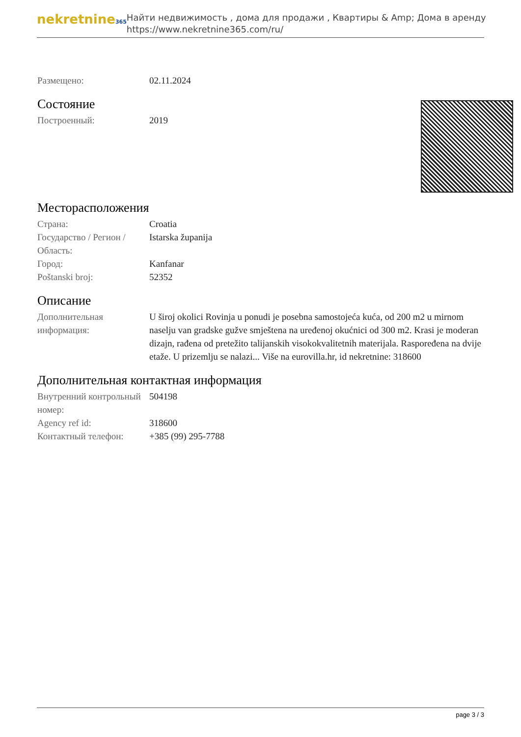nekretnine365
Найти недвижимость , дома для продажи , Квартиры & Amp; Дома в аренду
https://www.nekretnine365.com/ru/
Размещено: 02.11.2024
Состояние
Построенный: 2019
Месторасположения
Страна: Croatia
Государство / Регион / Область:
Istarska županija
Город: Kanfanar
Poštanski broj: 52352
Описание
Дополнительная информация:
U široj okolici Rovinja u ponudi je posebna samostojeća kuća, od 200 m2 u mirnom naselju van gradske gužve smještena na uređenoj okućnici od 300 m2. Krasi je moderan dizajn, rađena od pretežito talijanskih visokokvalitetnih materijala. Raspoređena na dvije etaže. U prizemlju se nalazi... Više na eurovilla.hr, id nekretnine: 318600
Дополнительная контактная информация
Внутренний контрольный номер:
504198
Agency ref id: 318600
Контактный телефон: +385 (99) 295-7788
page 3 / 3